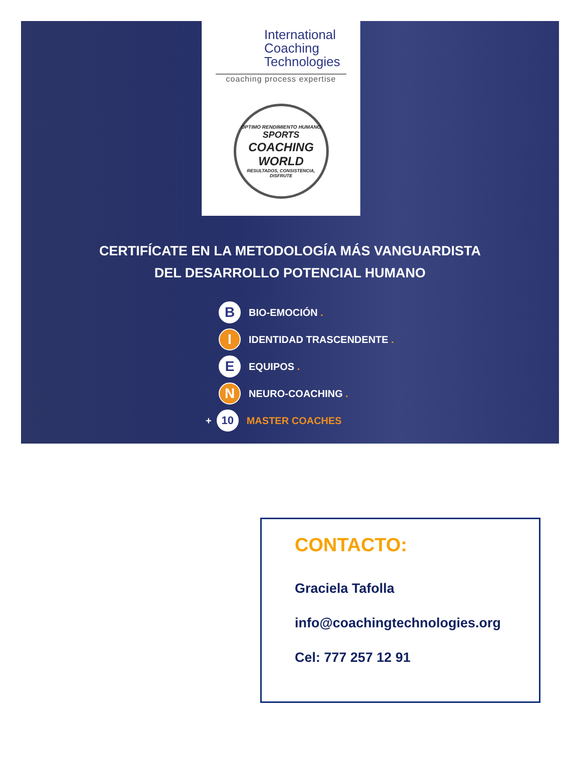International
Coaching
Technologies
coaching process expertise
ÓPTIMO RENDIMIENTO HUMANO
SPORTS
COACHING
WORLD
RESULTADOS, CONSISTENCIA, DISFRUTE
CERTIFÍCATE EN LA METODOLOGÍA MÁS VANGUARDISTA
DEL DESARROLLO POTENCIAL HUMANO
B BIO-EMOCIÓN .
I IDENTIDAD TRASCENDENTE .
E EQUIPOS .
N NEURO-COACHING .
+ 10 MASTER COACHES
CONTACTO:
Graciela Tafolla
info@coachingtechnologies.org
Cel: 777 257 12 91